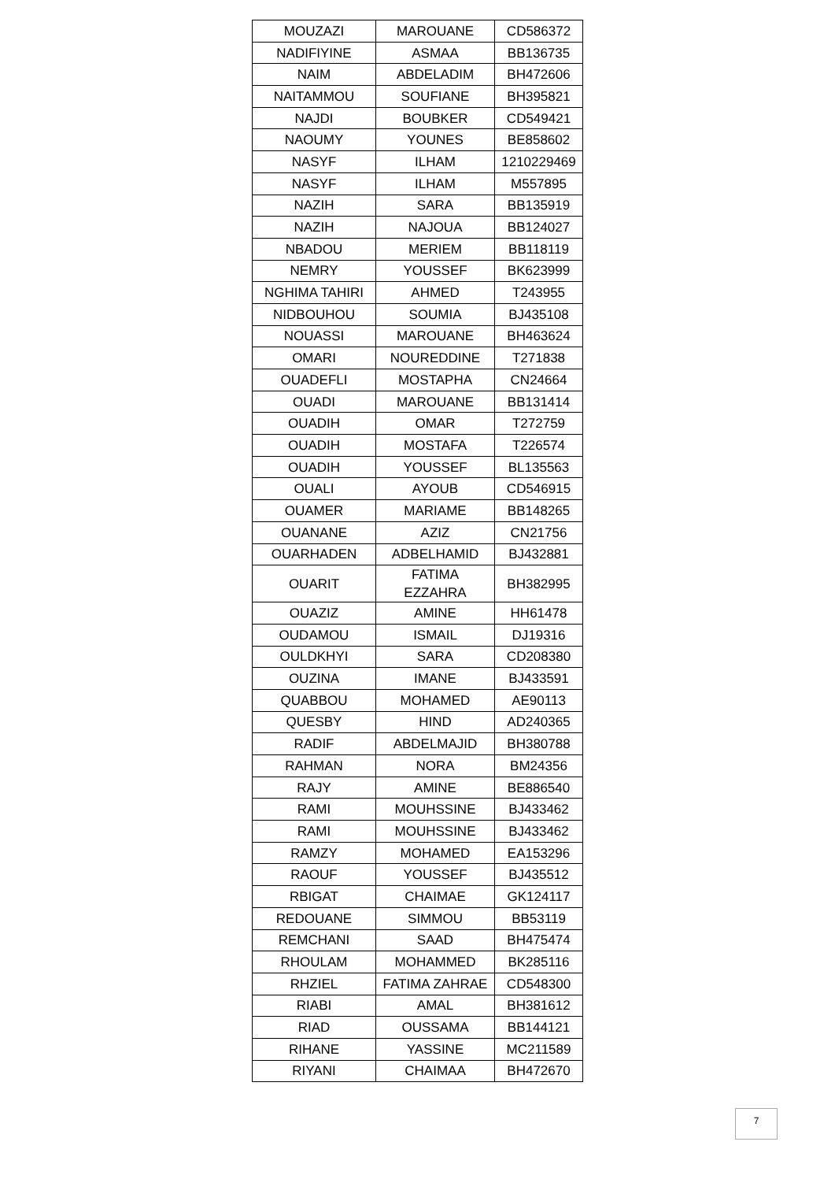| MOUZAZI | MAROUANE | CD586372 |
| NADIFIYINE | ASMAA | BB136735 |
| NAIM | ABDELADIM | BH472606 |
| NAITAMMOU | SOUFIANE | BH395821 |
| NAJDI | BOUBKER | CD549421 |
| NAOUMY | YOUNES | BE858602 |
| NASYF | ILHAM | 1210229469 |
| NASYF | ILHAM | M557895 |
| NAZIH | SARA | BB135919 |
| NAZIH | NAJOUA | BB124027 |
| NBADOU | MERIEM | BB118119 |
| NEMRY | YOUSSEF | BK623999 |
| NGHIMA TAHIRI | AHMED | T243955 |
| NIDBOUHOU | SOUMIA | BJ435108 |
| NOUASSI | MAROUANE | BH463624 |
| OMARI | NOUREDDINE | T271838 |
| OUADEFLI | MOSTAPHA | CN24664 |
| OUADI | MAROUANE | BB131414 |
| OUADIH | OMAR | T272759 |
| OUADIH | MOSTAFA | T226574 |
| OUADIH | YOUSSEF | BL135563 |
| OUALI | AYOUB | CD546915 |
| OUAMER | MARIAME | BB148265 |
| OUANANE | AZIZ | CN21756 |
| OUARHADEN | ADBELHAMID | BJ432881 |
| OUARIT | FATIMA EZZAHRA | BH382995 |
| OUAZIZ | AMINE | HH61478 |
| OUDAMOU | ISMAIL | DJ19316 |
| OULDKHYI | SARA | CD208380 |
| OUZINA | IMANE | BJ433591 |
| QUABBOU | MOHAMED | AE90113 |
| QUESBY | HIND | AD240365 |
| RADIF | ABDELMAJID | BH380788 |
| RAHMAN | NORA | BM24356 |
| RAJY | AMINE | BE886540 |
| RAMI | MOUHSSINE | BJ433462 |
| RAMI | MOUHSSINE | BJ433462 |
| RAMZY | MOHAMED | EA153296 |
| RAOUF | YOUSSEF | BJ435512 |
| RBIGAT | CHAIMAE | GK124117 |
| REDOUANE | SIMMOU | BB53119 |
| REMCHANI | SAAD | BH475474 |
| RHOULAM | MOHAMMED | BK285116 |
| RHZIEL | FATIMA ZAHRAE | CD548300 |
| RIABI | AMAL | BH381612 |
| RIAD | OUSSAMA | BB144121 |
| RIHANE | YASSINE | MC211589 |
| RIYANI | CHAIMAA | BH472670 |
7